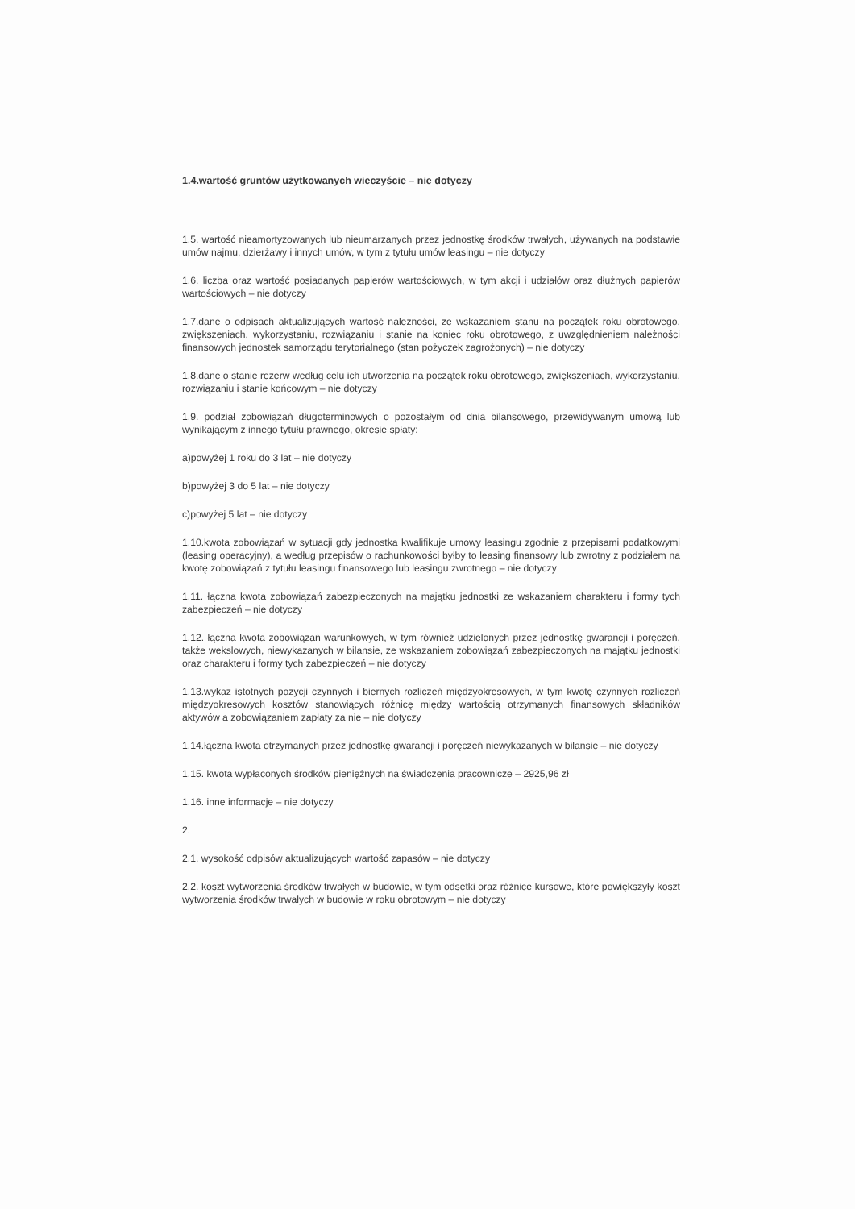1.4.wartość gruntów użytkowanych wieczyście – nie dotyczy
1.5. wartość nieamortyzowanych lub nieumarzanych przez jednostkę środków trwałych, używanych na podstawie umów najmu, dzierżawy i innych umów, w tym z tytułu umów leasingu – nie dotyczy
1.6. liczba oraz wartość posiadanych papierów wartościowych, w tym akcji i udziałów oraz dłużnych papierów wartościowych – nie dotyczy
1.7.dane o odpisach aktualizujących wartość należności, ze wskazaniem stanu na początek roku obrotowego, zwiększeniach, wykorzystaniu, rozwiązaniu i stanie na koniec roku obrotowego, z uwzględnieniem należności finansowych jednostek samorządu terytorialnego (stan pożyczek zagrożonych) – nie dotyczy
1.8.dane o stanie rezerw według celu ich utworzenia na początek roku obrotowego, zwiększeniach, wykorzystaniu, rozwiązaniu i stanie końcowym – nie dotyczy
1.9. podział zobowiązań długoterminowych o pozostałym od dnia bilansowego, przewidywanym umową lub wynikającym z innego tytułu prawnego, okresie spłaty:
a)powyżej 1 roku do 3 lat – nie dotyczy
b)powyżej 3 do 5 lat – nie dotyczy
c)powyżej 5 lat – nie dotyczy
1.10.kwota zobowiązań w sytuacji gdy jednostka kwalifikuje umowy leasingu zgodnie z przepisami podatkowymi (leasing operacyjny), a według przepisów o rachunkowości byłby to leasing finansowy lub zwrotny z podziałem na kwotę zobowiązań z tytułu leasingu finansowego lub leasingu zwrotnego – nie dotyczy
1.11. łączna kwota zobowiązań zabezpieczonych na majątku jednostki ze wskazaniem charakteru i formy tych zabezpieczeń – nie dotyczy
1.12. łączna kwota zobowiązań warunkowych, w tym również udzielonych przez jednostkę gwarancji i poręczeń, także wekslowych, niewykazanych w bilansie, ze wskazaniem zobowiązań zabezpieczonych na majątku jednostki oraz charakteru i formy tych zabezpieczeń – nie dotyczy
1.13.wykaz istotnych pozycji czynnych i biernych rozliczeń międzyokresowych, w tym kwotę czynnych rozliczeń międzyokresowych kosztów stanowiących różnicę między wartością otrzymanych finansowych składników aktywów a zobowiązaniem zapłaty za nie – nie dotyczy
1.14.łączna kwota otrzymanych przez jednostkę gwarancji i poręczeń niewykazanych w bilansie – nie dotyczy
1.15. kwota wypłaconych środków pieniężnych na świadczenia pracownicze – 2925,96 zł
1.16. inne informacje – nie dotyczy
2.
2.1. wysokość odpisów aktualizujących wartość zapasów – nie dotyczy
2.2. koszt wytworzenia środków trwałych w budowie, w tym odsetki oraz różnice kursowe, które powiększyły koszt wytworzenia środków trwałych w budowie w roku obrotowym – nie dotyczy